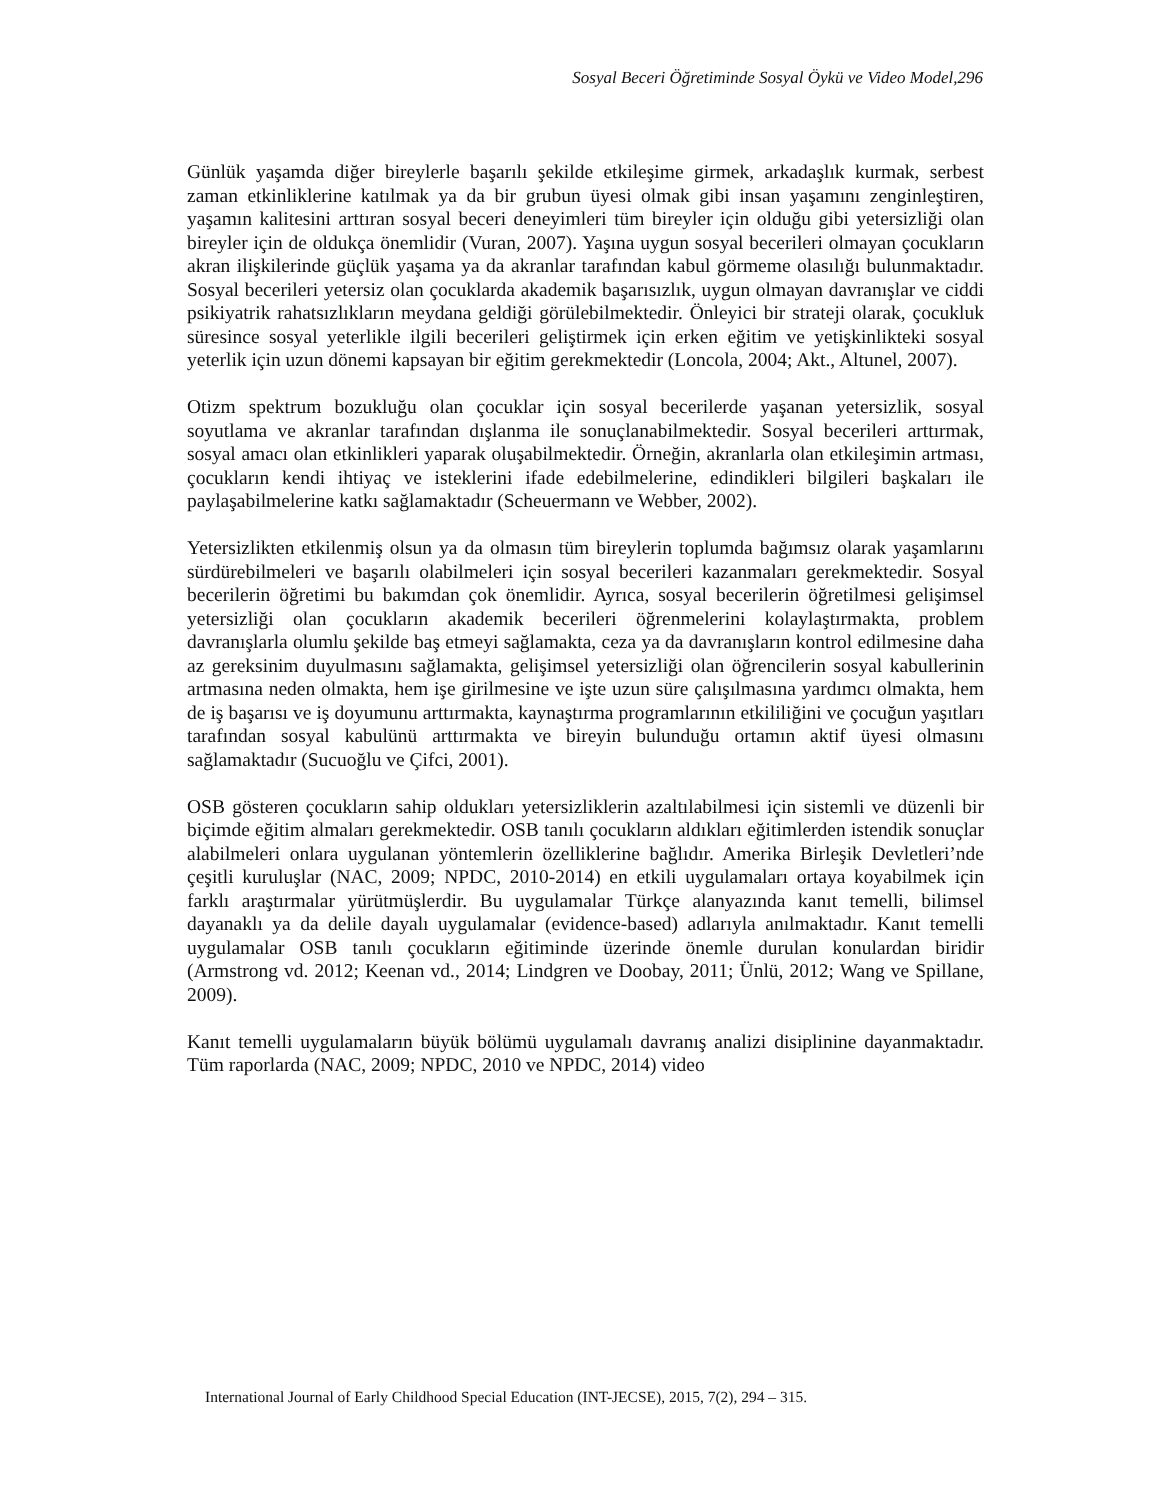Sosyal Beceri Öğretiminde Sosyal Öykü ve Video Model,296
Günlük yaşamda diğer bireylerle başarılı şekilde etkileşime girmek, arkadaşlık kurmak, serbest zaman etkinliklerine katılmak ya da bir grubun üyesi olmak gibi insan yaşamını zenginleştiren, yaşamın kalitesini arttıran sosyal beceri deneyimleri tüm bireyler için olduğu gibi yetersizliği olan bireyler için de oldukça önemlidir (Vuran, 2007). Yaşına uygun sosyal becerileri olmayan çocukların akran ilişkilerinde güçlük yaşama ya da akranlar tarafından kabul görmeme olasılığı bulunmaktadır. Sosyal becerileri yetersiz olan çocuklarda akademik başarısızlık, uygun olmayan davranışlar ve ciddi psikiyatrik rahatsızlıkların meydana geldiği görülebilmektedir. Önleyici bir strateji olarak, çocukluk süresince sosyal yeterlikle ilgili becerileri geliştirmek için erken eğitim ve yetişkinlikteki sosyal yeterlik için uzun dönemi kapsayan bir eğitim gerekmektedir (Loncola, 2004; Akt., Altunel, 2007).
Otizm spektrum bozukluğu olan çocuklar için sosyal becerilerde yaşanan yetersizlik, sosyal soyutlama ve akranlar tarafından dışlanma ile sonuçlanabilmektedir. Sosyal becerileri arttırmak, sosyal amacı olan etkinlikleri yaparak oluşabilmektedir. Örneğin, akranlarla olan etkileşimin artması, çocukların kendi ihtiyaç ve isteklerini ifade edebilmelerine, edindikleri bilgileri başkaları ile paylaşabilmelerine katkı sağlamaktadır (Scheuermann ve Webber, 2002).
Yetersizlikten etkilenmiş olsun ya da olmasın tüm bireylerin toplumda bağımsız olarak yaşamlarını sürdürebilmeleri ve başarılı olabilmeleri için sosyal becerileri kazanmaları gerekmektedir. Sosyal becerilerin öğretimi bu bakımdan çok önemlidir. Ayrıca, sosyal becerilerin öğretilmesi gelişimsel yetersizliği olan çocukların akademik becerileri öğrenmelerini kolaylaştırmakta, problem davranışlarla olumlu şekilde baş etmeyi sağlamakta, ceza ya da davranışların kontrol edilmesine daha az gereksinim duyulmasını sağlamakta, gelişimsel yetersizliği olan öğrencilerin sosyal kabullerinin artmasına neden olmakta, hem işe girilmesine ve işte uzun süre çalışılmasına yardımcı olmakta, hem de iş başarısı ve iş doyumunu arttırmakta, kaynaştırma programlarının etkililiğini ve çocuğun yaşıtları tarafından sosyal kabulünü arttırmakta ve bireyin bulunduğu ortamın aktif üyesi olmasını sağlamaktadır (Sucuoğlu ve Çifci, 2001).
OSB gösteren çocukların sahip oldukları yetersizliklerin azaltılabilmesi için sistemli ve düzenli bir biçimde eğitim almaları gerekmektedir. OSB tanılı çocukların aldıkları eğitimlerden istendik sonuçlar alabilmeleri onlara uygulanan yöntemlerin özelliklerine bağlıdır. Amerika Birleşik Devletleri’nde çeşitli kuruluşlar (NAC, 2009; NPDC, 2010-2014) en etkili uygulamaları ortaya koyabilmek için farklı araştırmalar yürütmüşlerdir. Bu uygulamalar Türkçe alanyazında kanıt temelli, bilimsel dayanaklı ya da delile dayalı uygulamalar (evidence-based) adlarıyla anılmaktadır. Kanıt temelli uygulamalar OSB tanılı çocukların eğitiminde üzerinde önemle durulan konulardan biridir (Armstrong vd. 2012; Keenan vd., 2014; Lindgren ve Doobay, 2011; Ünlü, 2012; Wang ve Spillane, 2009).
Kanıt temelli uygulamaların büyük bölümü uygulamalı davranış analizi disiplinine dayanmaktadır. Tüm raporlarda (NAC, 2009; NPDC, 2010 ve NPDC, 2014) video
International Journal of Early Childhood Special Education (INT-JECSE), 2015, 7(2), 294 – 315.